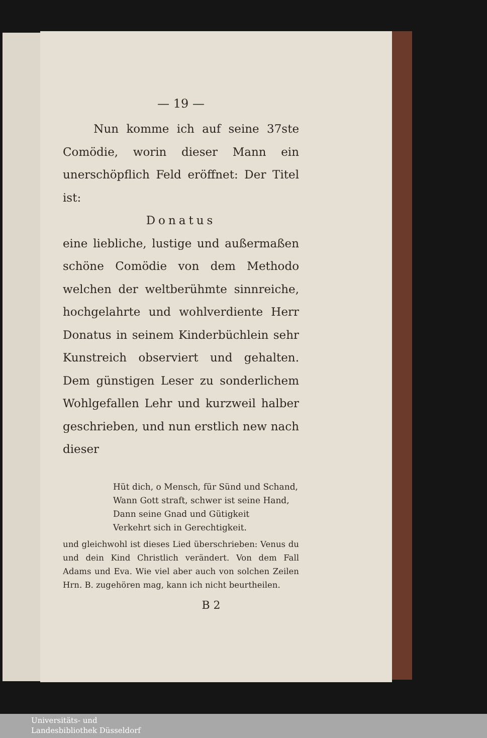— 19 —
Nun komme ich auf seine 37ste Comödie, worin dieser Mann ein unerschöpflich Feld eröffnet: Der Titel ist:
Donatus
eine liebliche, lustige und außermaßen schöne Comödie von dem Methodo welchen der weltberühmte sinnreiche, hochgelahrte und wohlverdiente Herr Donatus in seinem Kinderbüchlein sehr Kunstreich observiert und gehalten. Dem günstigen Leser zu sonderlichem Wohlgefallen Lehr und kurzweil halber geschrieben, und nun erstlich new nach dieser
Hüt dich, o Mensch, für Sünd und Schand,
Wann Gott straft, schwer ist seine Hand,
Dann seine Gnad und Gütigkeit
Verkehrt sich in Gerechtigkeit.
und gleichwohl ist dieses Lied überschrieben: Venus du und dein Kind Christlich verändert. Von dem Fall Adams und Eva. Wie viel aber auch von solchen Zeilen Hrn. B. zugehören mag, kann ich nicht beurtheilen.
B 2
Universitäts- und
Landesbibliothek Düsseldorf